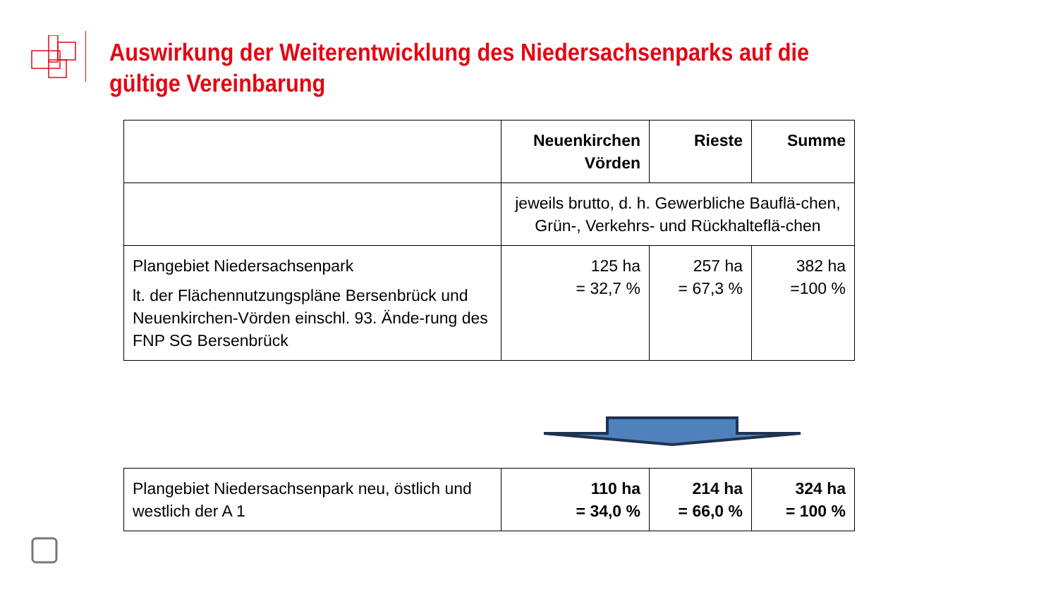Auswirkung der Weiterentwicklung des Niedersachsenparks auf die gültige Vereinbarung
| | Neuenkirchen Vörden | Rieste | Summe |
| | jeweils brutto, d. h. Gewerbliche Bauflä-chen, Grün-, Verkehrs- und Rückhalteflä-chen | | |
| Plangebiet Niedersachsenpark lt. der Flächennutzungspläne Bersenbrück und Neuenkirchen-Vörden einschl. 93. Ände-rung des FNP SG Bersenbrück | 125 ha = 32,7 % | 257 ha = 67,3 % | 382 ha =100 % |
| Plangebiet Niedersachsenpark neu, östlich und westlich der A 1 | 110 ha = 34,0 % | 214 ha = 66,0 % | 324 ha = 100 % |